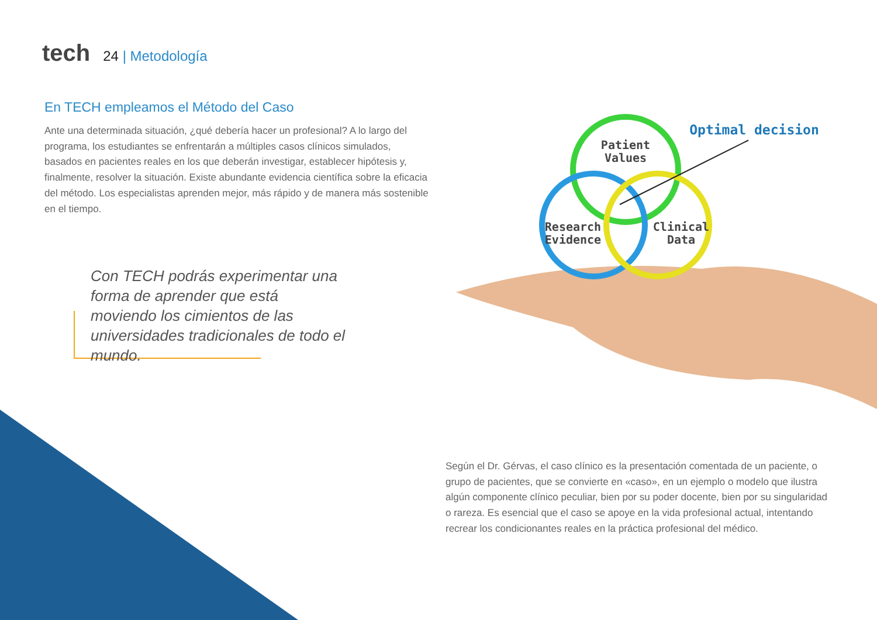tech
24 | Metodología
En TECH empleamos el Método del Caso
Ante una determinada situación, ¿qué debería hacer un profesional? A lo largo del programa, los estudiantes se enfrentarán a múltiples casos clínicos simulados, basados en pacientes reales en los que deberán investigar, establecer hipótesis y, finalmente, resolver la situación. Existe abundante evidencia científica sobre la eficacia del método. Los especialistas aprenden mejor, más rápido y de manera más sostenible en el tiempo.
Con TECH podrás experimentar una forma de aprender que está moviendo los cimientos de las universidades tradicionales de todo el mundo.
Patient
Values
Research
Evidence
Clinical
Data
Optimal decision
Según el Dr. Gérvas, el caso clínico es la presentación comentada de un paciente, o grupo de pacientes, que se convierte en «caso», en un ejemplo o modelo que ilustra algún componente clínico peculiar, bien por su poder docente, bien por su singularidad o rareza. Es esencial que el caso se apoye en la vida profesional actual, intentando recrear los condicionantes reales en la práctica profesional del médico.